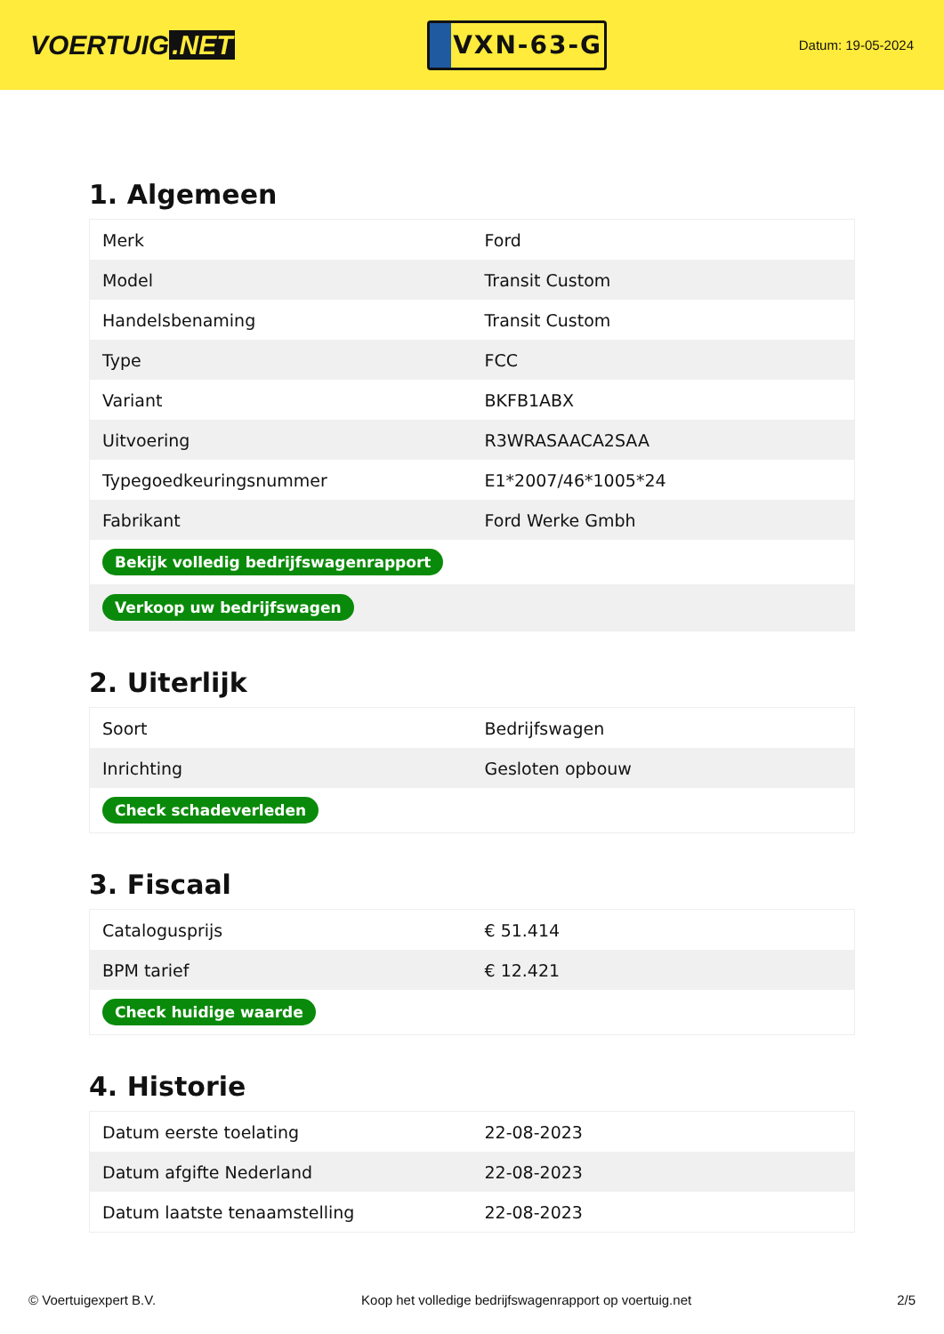VOERTUIG.NET
VXN-63-G
Datum: 19-05-2024
1. Algemeen
| Merk | Ford |
| Model | Transit Custom |
| Handelsbenaming | Transit Custom |
| Type | FCC |
| Variant | BKFB1ABX |
| Uitvoering | R3WRASAACA2SAA |
| Typegoedkeuringsnummer | E1*2007/46*1005*24 |
| Fabrikant | Ford Werke Gmbh |
| Bekijk volledig bedrijfswagenrapport | |
| Verkoop uw bedrijfswagen | |
2. Uiterlijk
| Soort | Bedrijfswagen |
| Inrichting | Gesloten opbouw |
| Check schadeverleden | |
3. Fiscaal
| Catalogusprijs | € 51.414 |
| BPM tarief | € 12.421 |
| Check huidige waarde | |
4. Historie
| Datum eerste toelating | 22-08-2023 |
| Datum afgifte Nederland | 22-08-2023 |
| Datum laatste tenaamstelling | 22-08-2023 |
© Voertuigexpert B.V. Koop het volledige bedrijfswagenrapport op voertuig.net 2/5